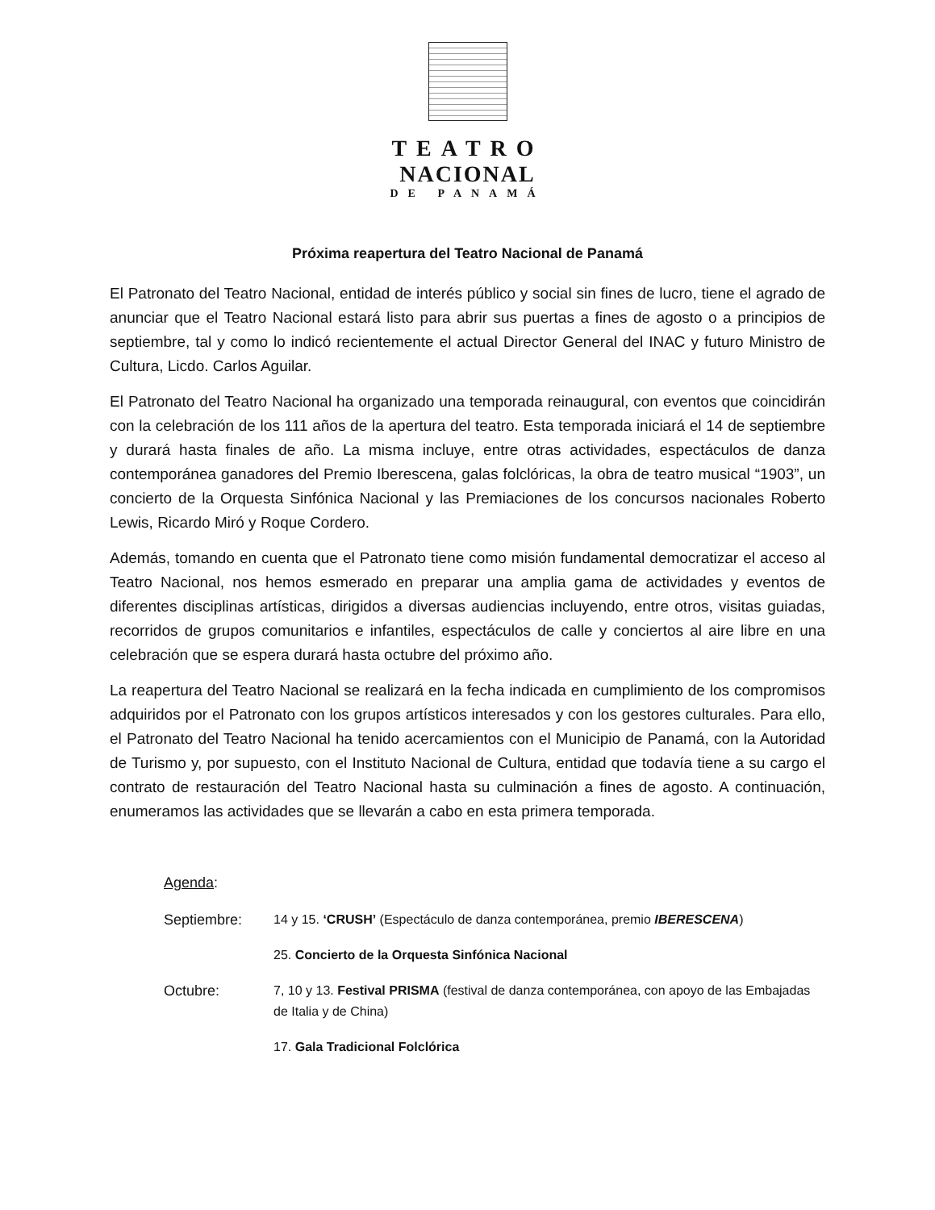TEATRO
NACIONAL
DE PANAMÁ
Próxima reapertura del Teatro Nacional de Panamá
El Patronato del Teatro Nacional, entidad de interés público y social sin fines de lucro, tiene el agrado de anunciar que el Teatro Nacional estará listo para abrir sus puertas a fines de agosto o a principios de septiembre, tal y como lo indicó recientemente el actual Director General del INAC y futuro Ministro de Cultura, Licdo. Carlos Aguilar.
El Patronato del Teatro Nacional ha organizado una temporada reinaugural, con eventos que coincidirán con la celebración de los 111 años de la apertura del teatro. Esta temporada iniciará el 14 de septiembre y durará hasta finales de año. La misma incluye, entre otras actividades, espectáculos de danza contemporánea ganadores del Premio Iberescena, galas folclóricas, la obra de teatro musical “1903”, un concierto de la Orquesta Sinfónica Nacional y las Premiaciones de los concursos nacionales Roberto Lewis, Ricardo Miró y Roque Cordero.
Además, tomando en cuenta que el Patronato tiene como misión fundamental democratizar el acceso al Teatro Nacional, nos hemos esmerado en preparar una amplia gama de actividades y eventos de diferentes disciplinas artísticas, dirigidos a diversas audiencias incluyendo, entre otros, visitas guiadas, recorridos de grupos comunitarios e infantiles, espectáculos de calle y conciertos al aire libre en una celebración que se espera durará hasta octubre del próximo año.
La reapertura del Teatro Nacional se realizará en la fecha indicada en cumplimiento de los compromisos adquiridos por el Patronato con los grupos artísticos interesados y con los gestores culturales. Para ello, el Patronato del Teatro Nacional ha tenido acercamientos con el Municipio de Panamá, con la Autoridad de Turismo y, por supuesto, con el Instituto Nacional de Cultura, entidad que todavía tiene a su cargo el contrato de restauración del Teatro Nacional hasta su culminación a fines de agosto. A continuación, enumeramos las actividades que se llevarán a cabo en esta primera temporada.
Agenda:
Septiembre: 14 y 15. ‘CRUSH’ (Espectáculo de danza contemporánea, premio IBERESCENA)
25. Concierto de la Orquesta Sinfónica Nacional
Octubre: 7, 10 y 13. Festival PRISMA (festival de danza contemporánea, con apoyo de las Embajadas de Italia y de China)
17. Gala Tradicional Folclórica